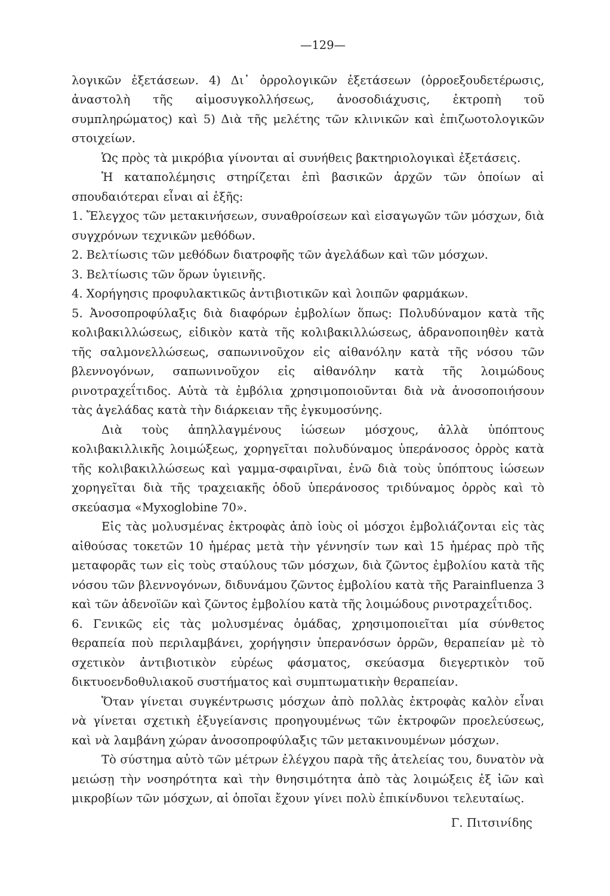—129—
λογικῶν ἐξετάσεων. 4) Δι᾽ ὀρρολογικῶν ἐξετάσεων (ὀρροεξουδετέρωσις, ἀναστολὴ τῆς αἱμοσυγκολλήσεως, ἀνοσοδιάχυσις, ἐκτροπὴ τοῦ συμπληρώματος) καὶ 5) Διὰ τῆς μελέτης τῶν κλινικῶν καὶ ἐπιζωοτολογικῶν στοιχείων.
Ὡς πρὸς τὰ μικρόβια γίνονται αἱ συνήθεις βακτηριολογικαὶ ἐξετάσεις.
Ἡ καταπολέμησις στηρίζεται ἐπὶ βασικῶν ἀρχῶν τῶν ὁποίων αἱ σπουδαιότεραι εἶναι αἱ ἑξῆς:
1. Ἔλεγχος τῶν μετακινήσεων, συναθροίσεων καὶ εἰσαγωγῶν τῶν μόσχων, διὰ συγχρόνων τεχνικῶν μεθόδων.
2. Βελτίωσις τῶν μεθόδων διατροφῆς τῶν ἀγελάδων καὶ τῶν μόσχων.
3. Βελτίωσις τῶν ὅρων ὑγιεινῆς.
4. Χορήγησις προφυλακτικῶς ἀντιβιοτικῶν καὶ λοιπῶν φαρμάκων.
5. Ἀνοσοπροφύλαξις διὰ διαφόρων ἐμβολίων ὅπως: Πολυδύναμον κατὰ τῆς κολιβακιλλώσεως, εἰδικὸν κατὰ τῆς κολιβακιλλώσεως, ἀδρανοποιηθὲν κατὰ τῆς σαλμονελλώσεως, σαπωνινοῦχον εἰς αἰθανόλην κατὰ τῆς νόσου τῶν βλεννογόνων, σαπωνινοῦχον εἰς αἰθανόλην κατὰ τῆς λοιμώδους ρινοτραχεΐτιδος. Αὐτὰ τὰ ἐμβόλια χρησιμοποιοῦνται διὰ νὰ ἀνοσοποιήσουν τὰς ἀγελάδας κατὰ τὴν διάρκειαν τῆς ἐγκυμοσύνης.
Διὰ τοὺς ἀπηλλαγμένους ἰώσεων μόσχους, ἀλλὰ ὑπόπτους κολιβακιλλικῆς λοιμώξεως, χορηγεῖται πολυδύναμος ὑπεράνοσος ὀρρὸς κατὰ τῆς κολιβακιλλώσεως καὶ γαμμα-σφαιρῖναι, ἐνῶ διὰ τοὺς ὑπόπτους ἰώσεων χορηγεῖται διὰ τῆς τραχειακῆς ὁδοῦ ὑπεράνοσος τριδύναμος ὀρρὸς καὶ τὸ σκεύασμα «Myxoglobine 70».
Εἰς τὰς μολυσμένας ἐκτροφὰς ἀπὸ ἰοὺς οἱ μόσχοι ἐμβολιάζονται εἰς τὰς αἰθούσας τοκετῶν 10 ἡμέρας μετὰ τὴν γέννησίν των καὶ 15 ἡμέρας πρὸ τῆς μεταφορᾶς των εἰς τοὺς σταύλους τῶν μόσχων, διὰ ζῶντος ἐμβολίου κατὰ τῆς νόσου τῶν βλεννογόνων, διδυνάμου ζῶντος ἐμβολίου κατὰ τῆς Parainfluenza 3 καὶ τῶν ἀδενοϊῶν καὶ ζῶντος ἐμβολίου κατὰ τῆς λοιμώδους ρινοτραχεΐτιδος.
6. Γενικῶς εἰς τὰς μολυσμένας ὁμάδας, χρησιμοποιεῖται μία σύνθετος θεραπεία ποὺ περιλαμβάνει, χορήγησιν ὑπερανόσων ὀρρῶν, θεραπείαν μὲ τὸ σχετικὸν ἀντιβιοτικὸν εὐρέως φάσματος, σκεύασμα διεγερτικὸν τοῦ δικτυοενδοθυλιακοῦ συστήματος καὶ συμπτωματικὴν θεραπείαν.
Ὅταν γίνεται συγκέντρωσις μόσχων ἀπὸ πολλὰς ἐκτροφὰς καλὸν εἶναι νὰ γίνεται σχετικὴ ἐξυγείανσις προηγουμένως τῶν ἐκτροφῶν προελεύσεως, καὶ νὰ λαμβάνη χώραν ἀνοσοπροφύλαξις τῶν μετακινουμένων μόσχων.
Τὸ σύστημα αὐτὸ τῶν μέτρων ἐλέγχου παρὰ τῆς ἀτελείας του, δυνατὸν νὰ μειώσῃ τὴν νοσηρότητα καὶ τὴν θνησιμότητα ἀπὸ τὰς λοιμώξεις ἐξ ἰῶν καὶ μικροβίων τῶν μόσχων, αἱ ὁποῖαι ἔχουν γίνει πολὺ ἐπικίνδυνοι τελευταίως.
Γ. Πιτσινίδης